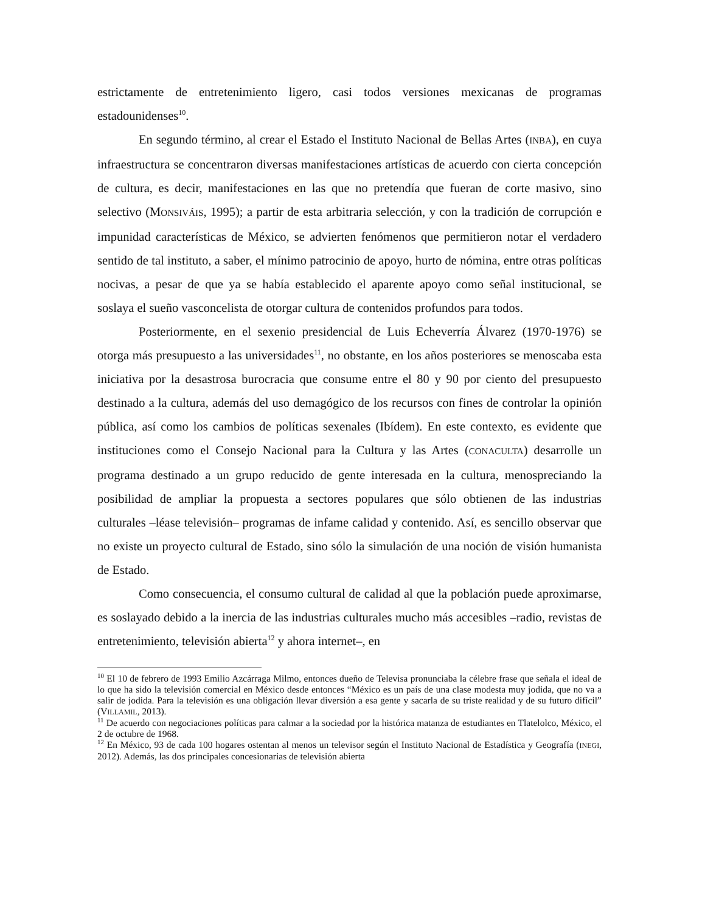estrictamente de entretenimiento ligero, casi todos versiones mexicanas de programas estadounidenses<sup>10</sup>.
En segundo término, al crear el Estado el Instituto Nacional de Bellas Artes (INBA), en cuya infraestructura se concentraron diversas manifestaciones artísticas de acuerdo con cierta concepción de cultura, es decir, manifestaciones en las que no pretendía que fueran de corte masivo, sino selectivo (MONSIVÁIS, 1995); a partir de esta arbitraria selección, y con la tradición de corrupción e impunidad características de México, se advierten fenómenos que permitieron notar el verdadero sentido de tal instituto, a saber, el mínimo patrocinio de apoyo, hurto de nómina, entre otras políticas nocivas, a pesar de que ya se había establecido el aparente apoyo como señal institucional, se soslaya el sueño vasconcelista de otorgar cultura de contenidos profundos para todos.
Posteriormente, en el sexenio presidencial de Luis Echeverría Álvarez (1970-1976) se otorga más presupuesto a las universidades<sup>11</sup>, no obstante, en los años posteriores se menoscaba esta iniciativa por la desastrosa burocracia que consume entre el 80 y 90 por ciento del presupuesto destinado a la cultura, además del uso demagógico de los recursos con fines de controlar la opinión pública, así como los cambios de políticas sexenales (Ibídem). En este contexto, es evidente que instituciones como el Consejo Nacional para la Cultura y las Artes (CONACULTA) desarrolle un programa destinado a un grupo reducido de gente interesada en la cultura, menospreciando la posibilidad de ampliar la propuesta a sectores populares que sólo obtienen de las industrias culturales –léase televisión– programas de infame calidad y contenido. Así, es sencillo observar que no existe un proyecto cultural de Estado, sino sólo la simulación de una noción de visión humanista de Estado.
Como consecuencia, el consumo cultural de calidad al que la población puede aproximarse, es soslayado debido a la inercia de las industrias culturales mucho más accesibles –radio, revistas de entretenimiento, televisión abierta<sup>12</sup> y ahora internet–, en
<sup>10</sup> El 10 de febrero de 1993 Emilio Azcárraga Milmo, entonces dueño de Televisa pronunciaba la célebre frase que señala el ideal de lo que ha sido la televisión comercial en México desde entonces “México es un país de una clase modesta muy jodida, que no va a salir de jodida. Para la televisión es una obligación llevar diversión a esa gente y sacarla de su triste realidad y de su futuro difícil” (VILLAMIL, 2013).
<sup>11</sup> De acuerdo con negociaciones políticas para calmar a la sociedad por la histórica matanza de estudiantes en Tlatelolco, México, el 2 de octubre de 1968.
<sup>12</sup> En México, 93 de cada 100 hogares ostentan al menos un televisor según el Instituto Nacional de Estadística y Geografía (INEGI, 2012). Además, las dos principales concesionarias de televisión abierta